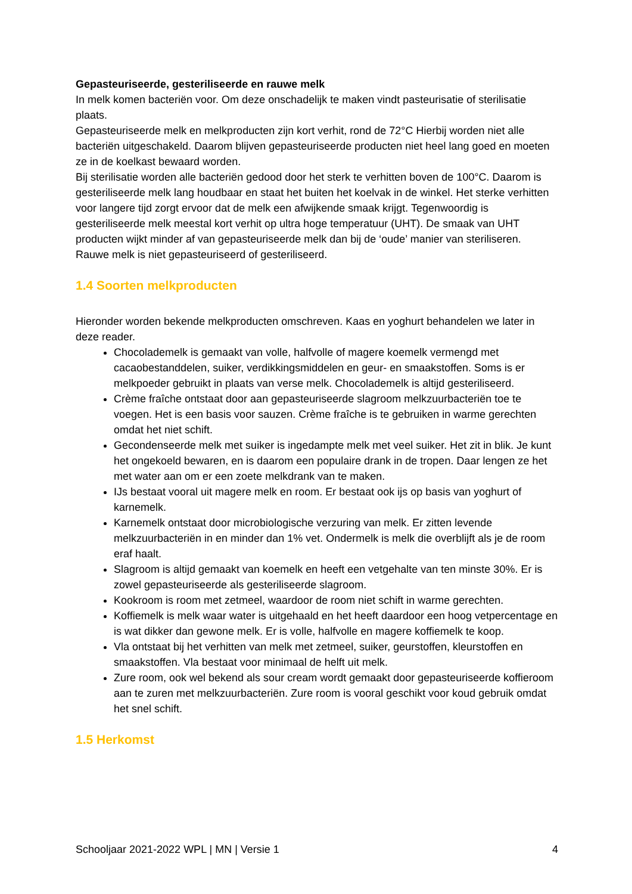Gepasteuriseerde, gesteriliseerde en rauwe melk
In melk komen bacteriën voor. Om deze onschadelijk te maken vindt pasteurisatie of sterilisatie plaats.
Gepasteuriseerde melk en melkproducten zijn kort verhit, rond de 72°C Hierbij worden niet alle bacteriën uitgeschakeld. Daarom blijven gepasteuriseerde producten niet heel lang goed en moeten ze in de koelkast bewaard worden.
Bij sterilisatie worden alle bacteriën gedood door het sterk te verhitten boven de 100°C. Daarom is gesteriliseerde melk lang houdbaar en staat het buiten het koelvak in de winkel. Het sterke verhitten voor langere tijd zorgt ervoor dat de melk een afwijkende smaak krijgt. Tegenwoordig is gesteriliseerde melk meestal kort verhit op ultra hoge temperatuur (UHT). De smaak van UHT producten wijkt minder af van gepasteuriseerde melk dan bij de ‘oude’ manier van steriliseren.
Rauwe melk is niet gepasteuriseerd of gesteriliseerd.
1.4 Soorten melkproducten
Hieronder worden bekende melkproducten omschreven. Kaas en yoghurt behandelen we later in deze reader.
Chocolademelk is gemaakt van volle, halfvolle of magere koemelk vermengd met cacaobestanddelen, suiker, verdikkingsmiddelen en geur- en smaakstoffen. Soms is er melkpoeder gebruikt in plaats van verse melk. Chocolademelk is altijd gesteriliseerd.
Crème fraîche ontstaat door aan gepasteuriseerde slagroom melkzuurbacteriën toe te voegen. Het is een basis voor sauzen. Crème fraîche is te gebruiken in warme gerechten omdat het niet schift.
Gecondenseerde melk met suiker is ingedampte melk met veel suiker. Het zit in blik. Je kunt het ongekoeld bewaren, en is daarom een populaire drank in de tropen. Daar lengen ze het met water aan om er een zoete melkdrank van te maken.
IJs bestaat vooral uit magere melk en room. Er bestaat ook ijs op basis van yoghurt of karnemelk.
Karnemelk ontstaat door microbiologische verzuring van melk. Er zitten levende melkzuurbacteriën in en minder dan 1% vet. Ondermelk is melk die overblijft als je de room eraf haalt.
Slagroom is altijd gemaakt van koemelk en heeft een vetgehalte van ten minste 30%. Er is zowel gepasteuriseerde als gesteriliseerde slagroom.
Kookroom is room met zetmeel, waardoor de room niet schift in warme gerechten.
Koffiemelk is melk waar water is uitgehaald en het heeft daardoor een hoog vetpercentage en is wat dikker dan gewone melk. Er is volle, halfvolle en magere koffiemelk te koop.
Vla ontstaat bij het verhitten van melk met zetmeel, suiker, geurstoffen, kleurstoffen en smaakstoffen. Vla bestaat voor minimaal de helft uit melk.
Zure room, ook wel bekend als sour cream wordt gemaakt door gepasteuriseerde koffieroom aan te zuren met melkzuurbacteriën. Zure room is vooral geschikt voor koud gebruik omdat het snel schift.
1.5 Herkomst
Schooljaar 2021-2022 WPL | MN | Versie 1 4